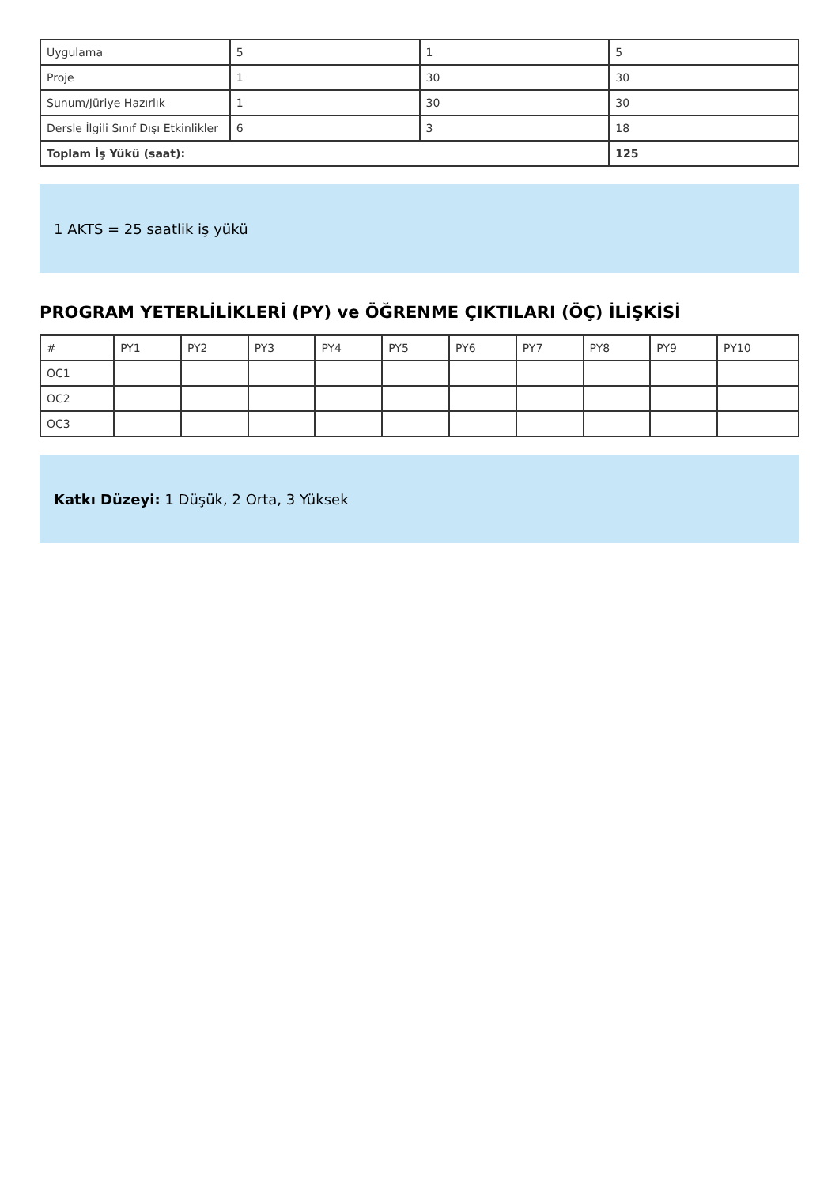| Uygulama | 5 | 1 | 5 |
| Proje | 1 | 30 | 30 |
| Sunum/Jüriye Hazırlık | 1 | 30 | 30 |
| Dersle İlgili Sınıf Dışı Etkinlikler | 6 | 3 | 18 |
| Toplam İş Yükü (saat): | | | 125 |
1 AKTS = 25 saatlik iş yükü
PROGRAM YETERLİLİKLERİ (PY) ve ÖĞRENME ÇIKTILARI (ÖÇ) İLİŞKİSİ
| # | PY1 | PY2 | PY3 | PY4 | PY5 | PY6 | PY7 | PY8 | PY9 | PY10 |
| --- | --- | --- | --- | --- | --- | --- | --- | --- | --- | --- |
| OC1 | | | | | | | | | | |
| OC2 | | | | | | | | | | |
| OC3 | | | | | | | | | | |
Katkı Düzeyi: 1 Düşük, 2 Orta, 3 Yüksek